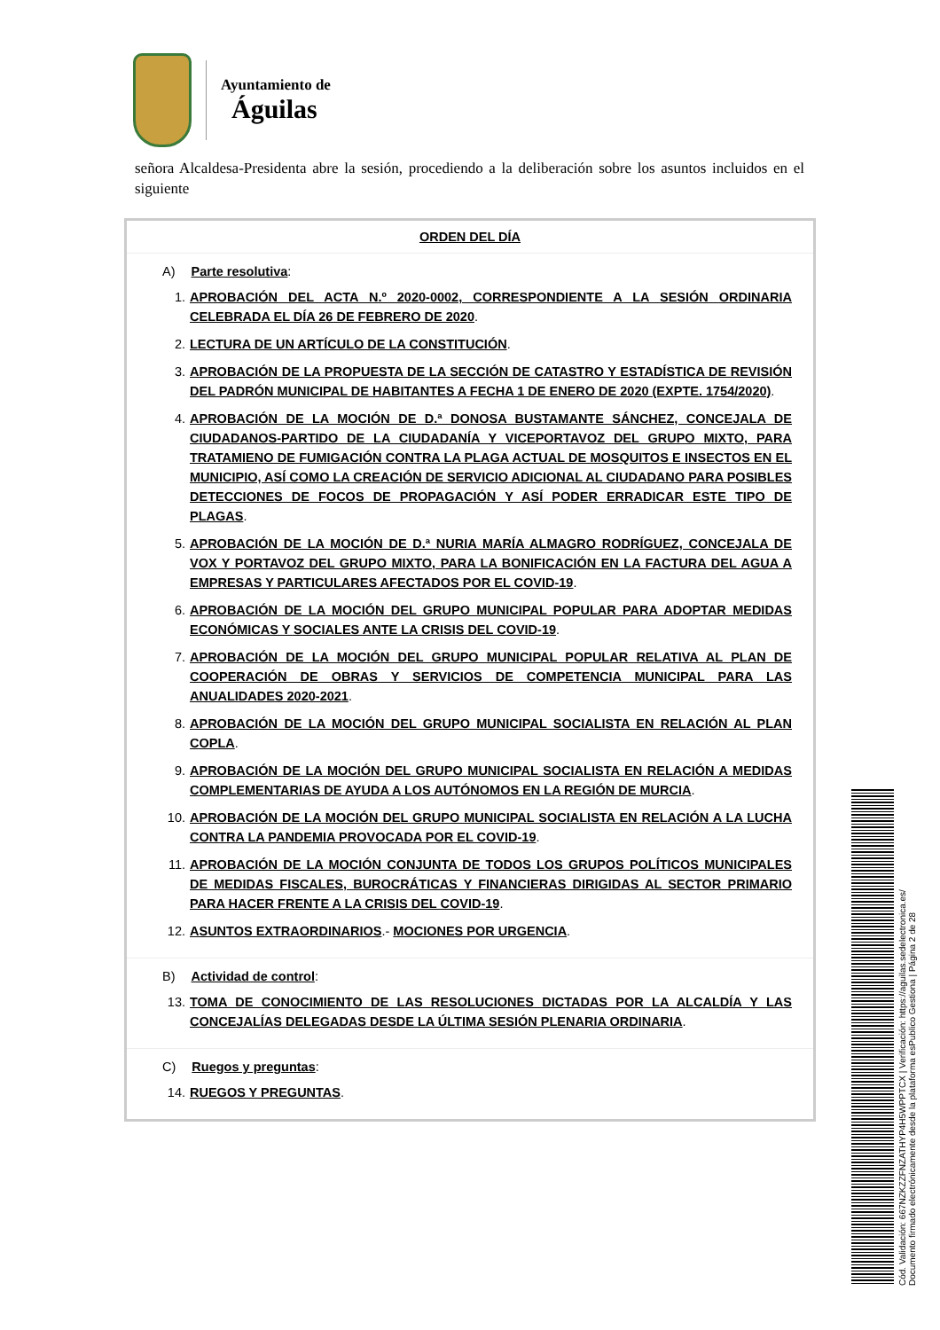Ayuntamiento de
Águilas
señora Alcaldesa-Presidenta abre la sesión, procediendo a la deliberación sobre los asuntos incluidos en el siguiente
| ORDEN DEL DÍA |
| --- |
| A) Parte resolutiva : 1. APROBACIÓN DEL ACTA N.º 2020-0002, CORRESPONDIENTE A LA SESIÓN ORDINARIA CELEBRADA EL DÍA 26 DE FEBRERO DE 2020 . 2. LECTURA DE UN ARTÍCULO DE LA CONSTITUCIÓN . 3. APROBACIÓN DE LA PROPUESTA DE LA SECCIÓN DE CATASTRO Y ESTADÍSTICA DE REVISIÓN DEL PADRÓN MUNICIPAL DE HABITANTES A FECHA 1 DE ENERO DE 2020 (EXPTE. 1754/2020) . 4. APROBACIÓN DE LA MOCIÓN DE D.ª DONOSA BUSTAMANTE SÁNCHEZ, CONCEJALA DE CIUDADANOS-PARTIDO DE LA CIUDADANÍA Y VICEPORTAVOZ DEL GRUPO MIXTO, PARA TRATAMIENO DE FUMIGACIÓN CONTRA LA PLAGA ACTUAL DE MOSQUITOS E INSECTOS EN EL MUNICIPIO, ASÍ COMO LA CREACIÓN DE SERVICIO ADICIONAL AL CIUDADANO PARA POSIBLES DETECCIONES DE FOCOS DE PROPAGACIÓN Y ASÍ PODER ERRADICAR ESTE TIPO DE PLAGAS . 5. APROBACIÓN DE LA MOCIÓN DE D.ª NURIA MARÍA ALMAGRO RODRÍGUEZ, CONCEJALA DE VOX Y PORTAVOZ DEL GRUPO MIXTO, PARA LA BONIFICACIÓN EN LA FACTURA DEL AGUA A EMPRESAS Y PARTICULARES AFECTADOS POR EL COVID-19 . 6. APROBACIÓN DE LA MOCIÓN DEL GRUPO MUNICIPAL POPULAR PARA ADOPTAR MEDIDAS ECONÓMICAS Y SOCIALES ANTE LA CRISIS DEL COVID-19 . 7. APROBACIÓN DE LA MOCIÓN DEL GRUPO MUNICIPAL POPULAR RELATIVA AL PLAN DE COOPERACIÓN DE OBRAS Y SERVICIOS DE COMPETENCIA MUNICIPAL PARA LAS ANUALIDADES 2020-2021 . 8. APROBACIÓN DE LA MOCIÓN DEL GRUPO MUNICIPAL SOCIALISTA EN RELACIÓN AL PLAN COPLA . 9. APROBACIÓN DE LA MOCIÓN DEL GRUPO MUNICIPAL SOCIALISTA EN RELACIÓN A MEDIDAS COMPLEMENTARIAS DE AYUDA A LOS AUTÓNOMOS EN LA REGIÓN DE MURCIA . 10. APROBACIÓN DE LA MOCIÓN DEL GRUPO MUNICIPAL SOCIALISTA EN RELACIÓN A LA LUCHA CONTRA LA PANDEMIA PROVOCADA POR EL COVID-19 . 11. APROBACIÓN DE LA MOCIÓN CONJUNTA DE TODOS LOS GRUPOS POLÍTICOS MUNICIPALES DE MEDIDAS FISCALES, BUROCRÁTICAS Y FINANCIERAS DIRIGIDAS AL SECTOR PRIMARIO PARA HACER FRENTE A LA CRISIS DEL COVID-19 . 12. ASUNTOS EXTRAORDINARIOS .- MOCIONES POR URGENCIA . |
| B) Actividad de control : 13. TOMA DE CONOCIMIENTO DE LAS RESOLUCIONES DICTADAS POR LA ALCALDÍA Y LAS CONCEJALÍAS DELEGADAS DESDE LA ÚLTIMA SESIÓN PLENARIA ORDINARIA . |
| C) Ruegos y preguntas : 14. RUEGOS Y PREGUNTAS . |
Cód. Validación: 667NZKZZFNZATHYP4H5WPPTCX | Verificación: https://aguilas.sedelectronica.es/
Documento firmado electrónicamente desde la plataforma esPublico Gestiona | Página 2 de 28